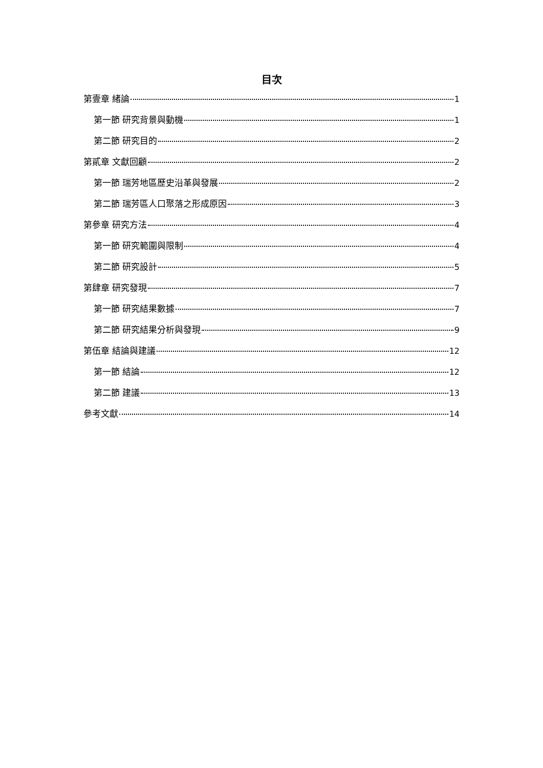目次
第壹章 緒論 1
第一節 研究背景與動機 1
第二節 研究目的 2
第貳章 文獻回顧 2
第一節 瑞芳地區歷史沿革與發展 2
第二節 瑞芳區人口聚落之形成原因 3
第參章 研究方法 4
第一節 研究範圍與限制 4
第二節 研究設計 5
第肆章 研究發現 7
第一節 研究結果數據 7
第二節 研究結果分析與發現 9
第伍章 結論與建議 12
第一節 結論 12
第二節 建議 13
參考文獻 14